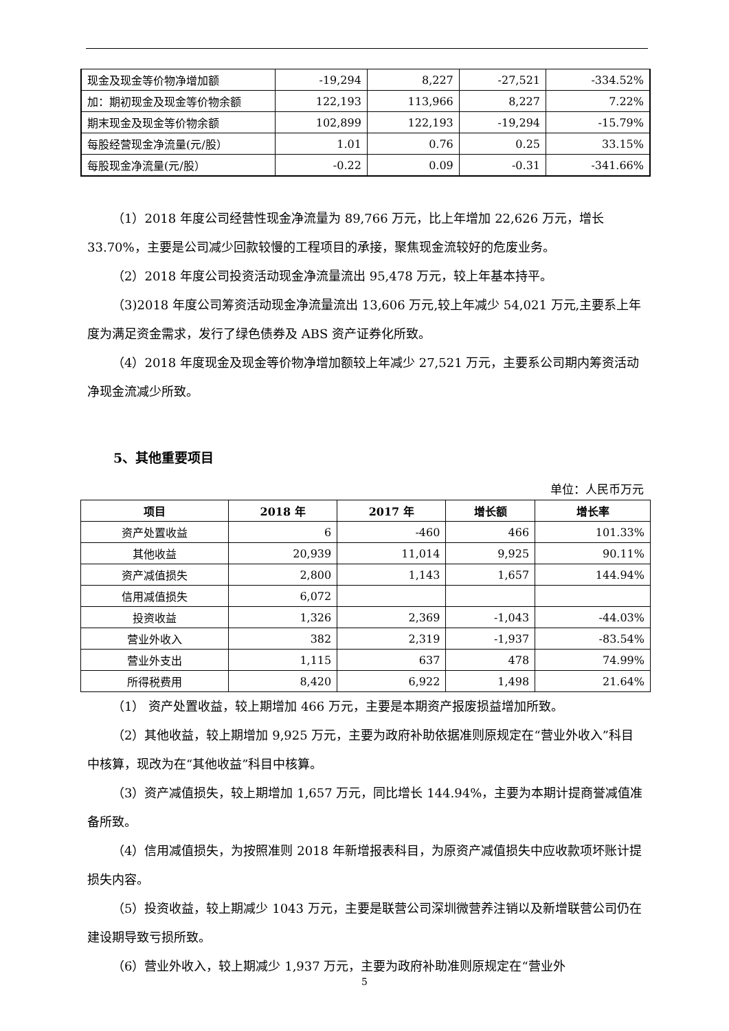| 现金及现金等价物净增加额 | -19,294 | 8,227 | -27,521 | -334.52% |
| 加：期初现金及现金等价物余额 | 122,193 | 113,966 | 8,227 | 7.22% |
| 期末现金及现金等价物余额 | 102,899 | 122,193 | -19,294 | -15.79% |
| 每股经营现金净流量(元/股） | 1.01 | 0.76 | 0.25 | 33.15% |
| 每股现金净流量(元/股） | -0.22 | 0.09 | -0.31 | -341.66% |
（1）2018 年度公司经营性现金净流量为 89,766 万元，比上年增加 22,626 万元，增长 33.70%，主要是公司减少回款较慢的工程项目的承接，聚焦现金流较好的危废业务。
（2）2018 年度公司投资活动现金净流量流出 95,478 万元，较上年基本持平。
（3)2018 年度公司筹资活动现金净流量流出 13,606 万元,较上年减少 54,021 万元,主要系上年度为满足资金需求，发行了绿色债券及 ABS 资产证券化所致。
（4）2018 年度现金及现金等价物净增加额较上年减少 27,521 万元，主要系公司期内筹资活动净现金流减少所致。
5、其他重要项目
单位：人民币万元
| 项目 | 2018 年 | 2017 年 | 增长额 | 增长率 |
| --- | --- | --- | --- | --- |
| 资产处置收益 | 6 | -460 | 466 | 101.33% |
| 其他收益 | 20,939 | 11,014 | 9,925 | 90.11% |
| 资产减值损失 | 2,800 | 1,143 | 1,657 | 144.94% |
| 信用减值损失 | 6,072 | | | |
| 投资收益 | 1,326 | 2,369 | -1,043 | -44.03% |
| 营业外收入 | 382 | 2,319 | -1,937 | -83.54% |
| 营业外支出 | 1,115 | 637 | 478 | 74.99% |
| 所得税费用 | 8,420 | 6,922 | 1,498 | 21.64% |
（1） 资产处置收益，较上期增加 466 万元，主要是本期资产报废损益增加所致。
（2）其他收益，较上期增加 9,925 万元，主要为政府补助依据准则原规定在“营业外收入”科目中核算，现改为在“其他收益”科目中核算。
（3）资产减值损失，较上期增加 1,657 万元，同比增长 144.94%，主要为本期计提商誉减值准备所致。
（4）信用减值损失，为按照准则 2018 年新增报表科目，为原资产减值损失中应收款项坏账计提损失内容。
（5）投资收益，较上期减少 1043 万元，主要是联营公司深圳微营养注销以及新增联营公司仍在建设期导致亏损所致。
（6）营业外收入，较上期减少 1,937 万元，主要为政府补助准则原规定在“营业外
5